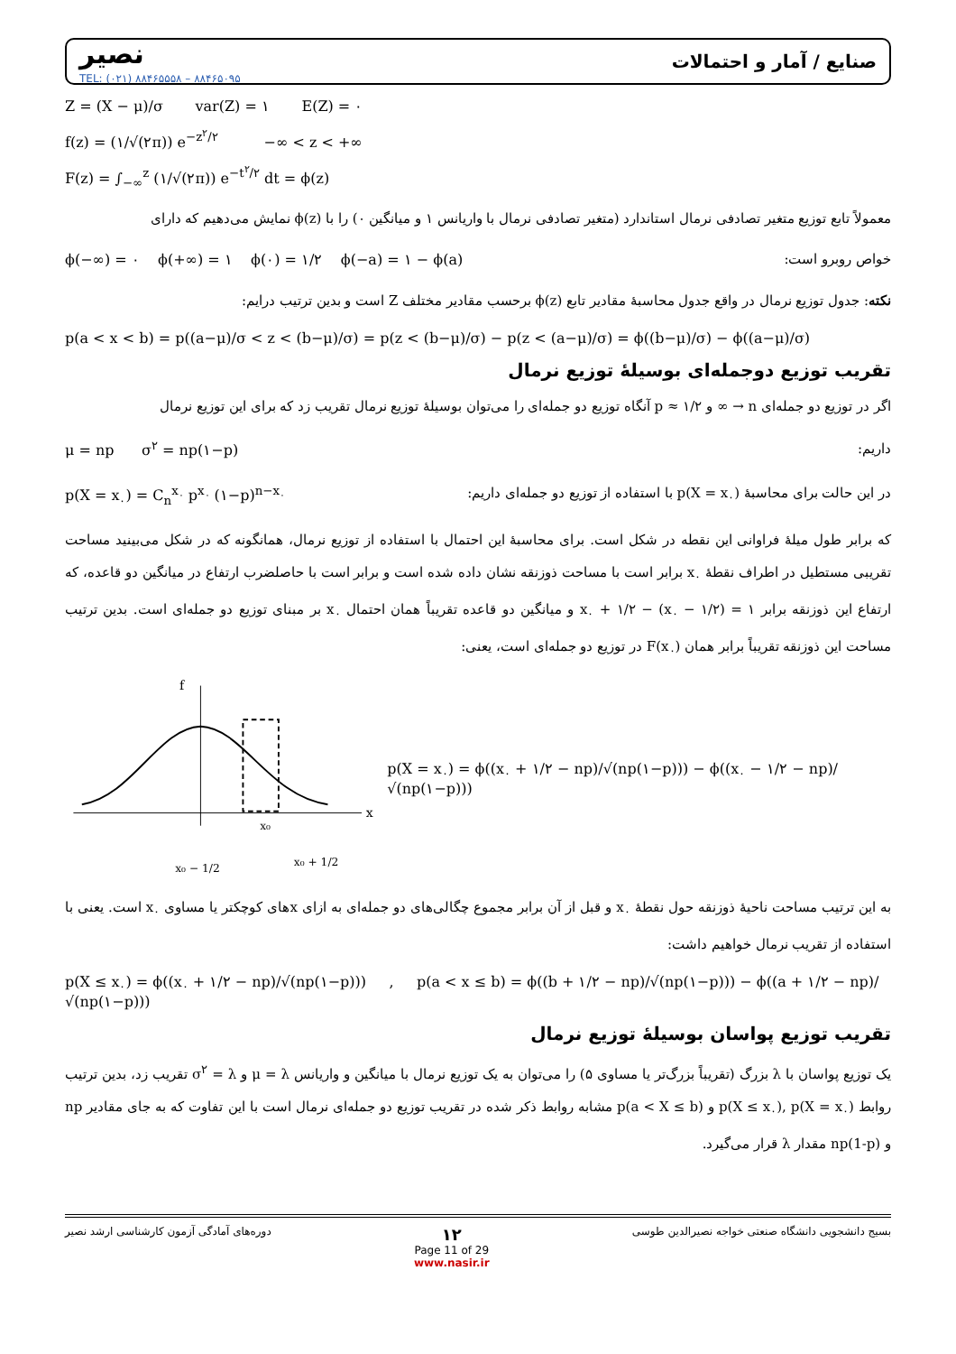نصیر
TEL: (۰۲۱) ۸۸۴۶۵۵۵۸ – ۸۸۴۶۵۰۹۵
صنایع / آمار و احتمالات
Z = (X − μ)/σ var(Z) = ۱ E(Z) = ۰
f(z) = (۱/√(۲π)) e<sup>−z<sup>۲</sup>/۲</sup> −∞ < z < +∞
F(z) = ∫<sub>−∞</sub><sup>z</sup> (۱/√(۲π)) e<sup>−t<sup>۲</sup>/۲</sup> dt = ϕ(z)
معمولاً تابع توزیع متغیر تصادفی نرمال استاندارد (متغیر تصادفی نرمال با واریانس ۱ و میانگین ۰) را با ϕ(z) نمایش می‌دهیم که دارای
ϕ(−∞) = ۰ ϕ(+∞) = ۱ ϕ(۰) = ۱/۲ ϕ(−a) = ۱ − ϕ(a) خواص روبرو است:
نکته: جدول توزیع نرمال در واقع جدول محاسبهٔ مقادیر تابع ϕ(z) برحسب مقادیر مختلف Z است و بدین ترتیب درایم:
p(a < x < b) = p((a−μ)/σ < z < (b−μ)/σ) = p(z < (b−μ)/σ) − p(z < (a−μ)/σ) = ϕ((b−μ)/σ) − ϕ((a−μ)/σ)
تقریب توزیع دوجمله‌ای بوسیلهٔ توزیع نرمال
اگر در توزیع دو جمله‌ای n → ∞ و p ≈ ۱/۲ آنگاه توزیع دو جمله‌ای را می‌توان بوسیلهٔ توزیع نرمال تقریب زد که برای این توزیع نرمال
μ = np σ<sup>۲</sup> = np(۱−p) داریم:
p(X = x<sub>۰</sub>) = C<sub>n</sub><sup>x<sub>۰</sub></sup> p<sup>x<sub>۰</sub></sup> (۱−p)<sup>n−x<sub>۰</sub></sup> در این حالت برای محاسبهٔ p(X = x<sub>۰</sub>) با استفاده از توزیع دو جمله‌ای داریم:
که برابر طول میلهٔ فراوانی این نقطه در شکل است. برای محاسبهٔ این احتمال با استفاده از توزیع نرمال، همانگونه که در شکل می‌بینید مساحت تقریبی مستطیل در اطراف نقطهٔ x<sub>۰</sub> برابر است با مساحت ذوزنقه نشان داده شده است و برابر است با حاصلضرب ارتفاع در میانگین دو قاعده، که ارتفاع این ذوزنقه برابر ۱ = (x<sub>۰</sub> − ۱/۲) − x<sub>۰</sub> + ۱/۲ و میانگین دو قاعده تقریباً همان احتمال x<sub>۰</sub> بر مبنای توزیع دو جمله‌ای است. بدین ترتیب مساحت این ذوزنقه تقریباً برابر همان F(x<sub>۰</sub>) در توزیع دو جمله‌ای است، یعنی:
x
f
x₀
x₀ − 1/2
x₀ + 1/2
p(X = x<sub>۰</sub>) = ϕ((x<sub>۰</sub> + ۱/۲ − np)/√(np(۱−p))) − ϕ((x<sub>۰</sub> − ۱/۲ − np)/√(np(۱−p)))
به این ترتیب مساحت ناحیهٔ ذوزنقه حول نقطهٔ x<sub>۰</sub> و قبل از آن برابر مجموع چگالی‌های دو جمله‌ای به ازای xهای کوچکتر یا مساوی x<sub>۰</sub> است. یعنی با استفاده از تقریب نرمال خواهیم داشت:
p(X ≤ x<sub>۰</sub>) = ϕ((x<sub>۰</sub> + ۱/۲ − np)/√(np(۱−p))) , p(a < x ≤ b) = ϕ((b + ۱/۲ − np)/√(np(۱−p))) − ϕ((a + ۱/۲ − np)/√(np(۱−p)))
تقریب توزیع پواسان بوسیلهٔ توزیع نرمال
یک توزیع پواسان با λ بزرگ (تقریباً بزرگ‌تر یا مساوی ۵) را می‌توان به یک توزیع نرمال با میانگین و واریانس μ = λ و σ<sup>۲</sup> = λ تقریب زد، بدین ترتیب روابط p(X ≤ x<sub>۰</sub>), p(X = x<sub>۰</sub>) و p(a < X ≤ b) مشابه روابط ذکر شده در تقریب توزیع دو جمله‌ای نرمال است با این تفاوت که به جای مقادیر np و np(1-p) مقدار λ قرار می‌گیرد.
دوره‌های آمادگی آزمون کارشناسی ارشد نصیر ۱۲
Page 11 of 29
www.nasir.ir بسیج دانشجویی دانشگاه صنعتی خواجه نصیرالدین طوسی